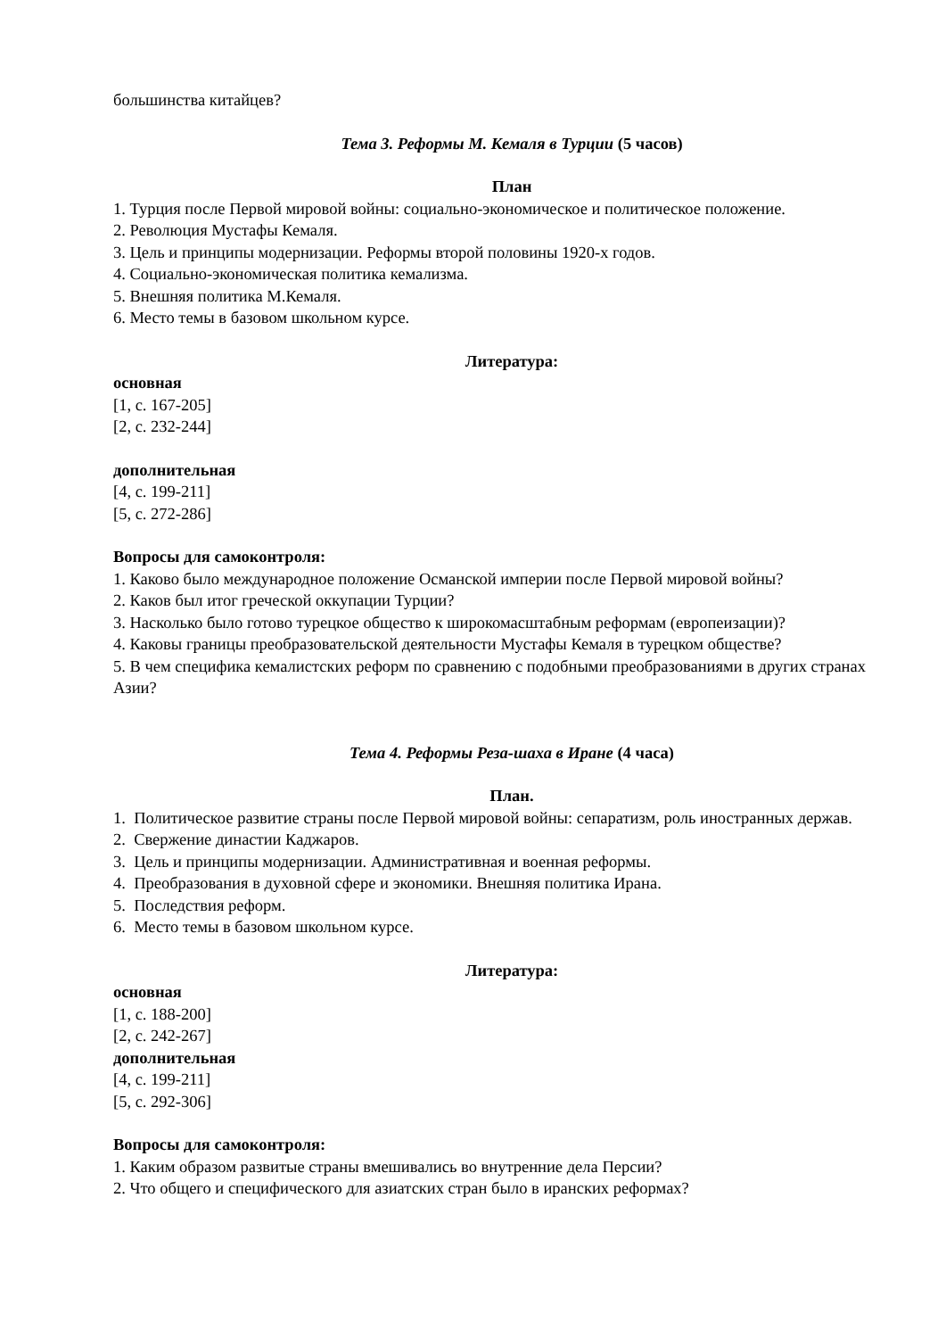большинства китайцев?
Тема 3. Реформы М. Кемаля в Турции (5 часов)
План
1. Турция после Первой мировой войны: социально-экономическое и политическое положение.
2. Революция Мустафы Кемаля.
3. Цель и принципы модернизации. Реформы второй половины 1920-х годов.
4. Социально-экономическая политика кемализма.
5. Внешняя политика М.Кемаля.
6. Место темы в базовом школьном курсе.
Литература:
основная
[1, с. 167-205]
[2, с. 232-244]
дополнительная
[4, с. 199-211]
[5, с. 272-286]
Вопросы для самоконтроля:
1. Каково было международное положение Османской империи после Первой мировой войны?
2. Каков был итог греческой оккупации Турции?
3. Насколько было готово турецкое общество к широкомасштабным реформам (европеизации)?
4. Каковы границы преобразовательской деятельности Мустафы Кемаля в турецком обществе?
5. В чем специфика кемалистских реформ по сравнению с подобными преобразованиями в других странах Азии?
Тема 4. Реформы Реза-шаха в Иране (4 часа)
План.
1. Политическое развитие страны после Первой мировой войны: сепаратизм, роль иностранных держав.
2. Свержение династии Каджаров.
3. Цель и принципы модернизации. Административная и военная реформы.
4. Преобразования в духовной сфере и экономики. Внешняя политика Ирана.
5. Последствия реформ.
6. Место темы в базовом школьном курсе.
Литература:
основная
[1, с. 188-200]
[2, с. 242-267]
дополнительная
[4, с. 199-211]
[5, с. 292-306]
Вопросы для самоконтроля:
1. Каким образом развитые страны вмешивались во внутренние дела Персии?
2. Что общего и специфического для азиатских стран было в иранских реформах?